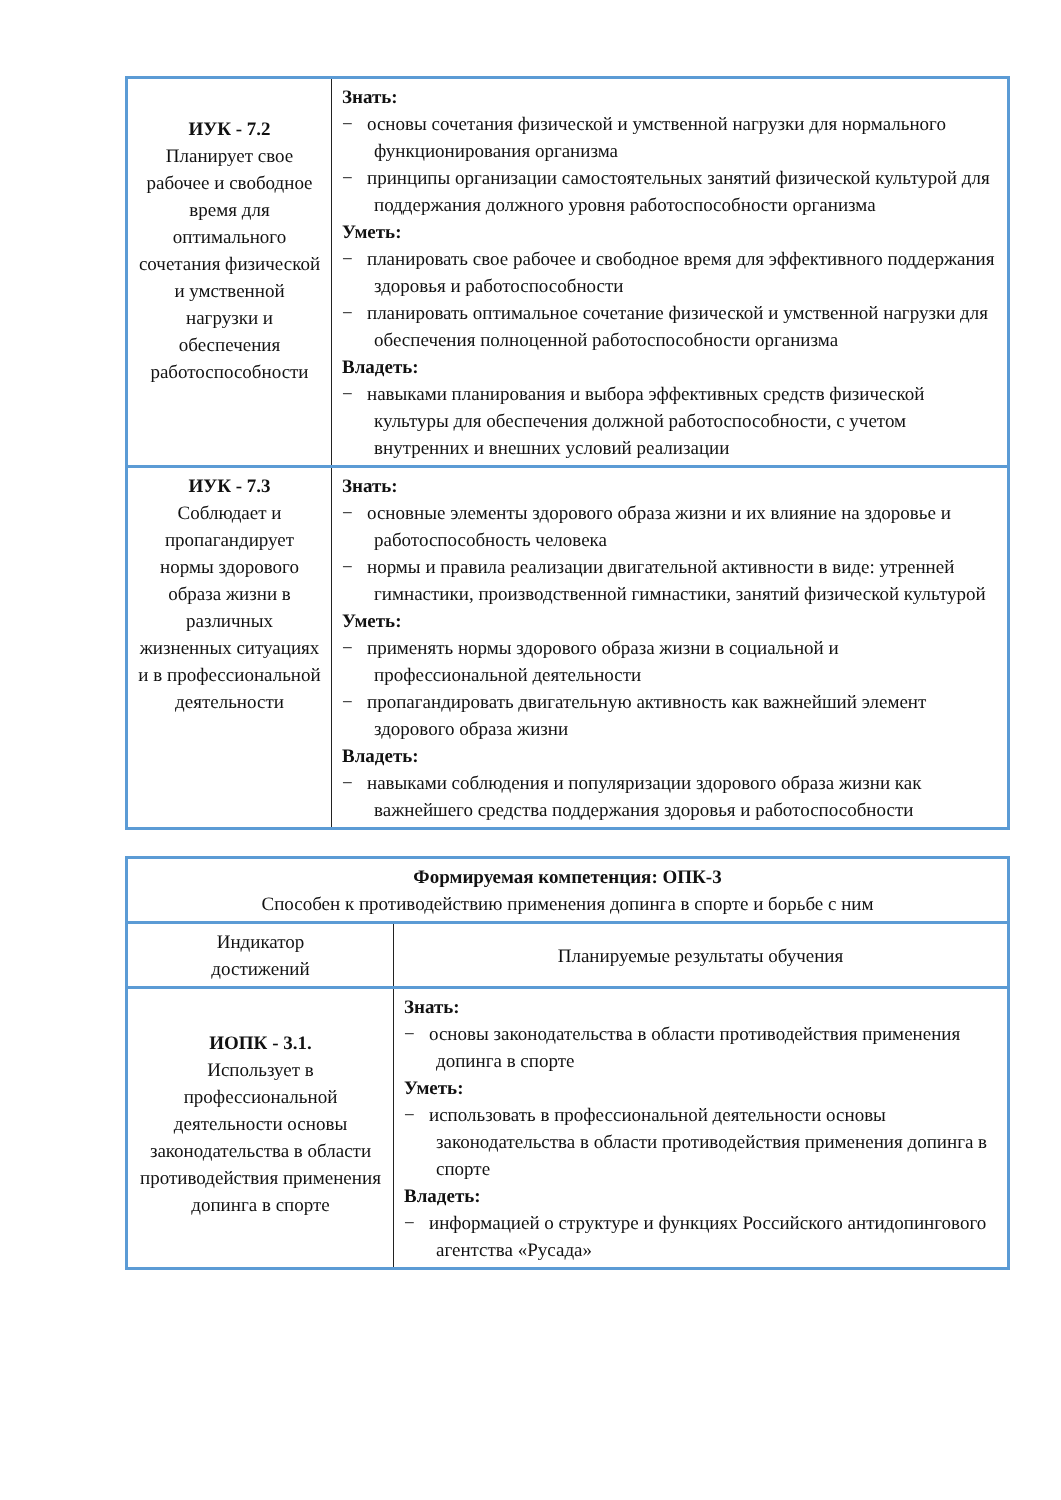| ИУК - 7.2 Планирует свое рабочее и свободное время для оптимального сочетания физической и умственной нагрузки и обеспечения работоспособности | Знать: − основы сочетания физической и умственной нагрузки для нормального функционирования организма − принципы организации самостоятельных занятий физической культурой для поддержания должного уровня работоспособности организма Уметь: − планировать свое рабочее и свободное время для эффективного поддержания здоровья и работоспособности − планировать оптимальное сочетание физической и умственной нагрузки для обеспечения полноценной работоспособности организма Владеть: − навыками планирования и выбора эффективных средств физической культуры для обеспечения должной работоспособности, с учетом внутренних и внешних условий реализации |
| ИУК - 7.3 Соблюдает и пропагандирует нормы здорового образа жизни в различных жизненных ситуациях и в профессиональной деятельности | Знать: − основные элементы здорового образа жизни и их влияние на здоровье и работоспособность человека − нормы и правила реализации двигательной активности в виде: утренней гимнастики, производственной гимнастики, занятий физической культурой Уметь: − применять нормы здорового образа жизни в социальной и профессиональной деятельности − пропагандировать двигательную активность как важнейший элемент здорового образа жизни Владеть: − навыками соблюдения и популяризации здорового образа жизни как важнейшего средства поддержания здоровья и работоспособности |
| Формируемая компетенция: ОПК-3 Способен к противодействию применения допинга в спорте и борьбе с ним | |
| Индикатор достижений | Планируемые результаты обучения |
| ИОПК - 3.1. Использует в профессиональной деятельности основы законодательства в области противодействия применения допинга в спорте | Знать: − основы законодательства в области противодействия применения допинга в спорте Уметь: − использовать в профессиональной деятельности основы законодательства в области противодействия применения допинга в спорте Владеть: − информацией о структуре и функциях Российского антидопингового агентства «Русада» |